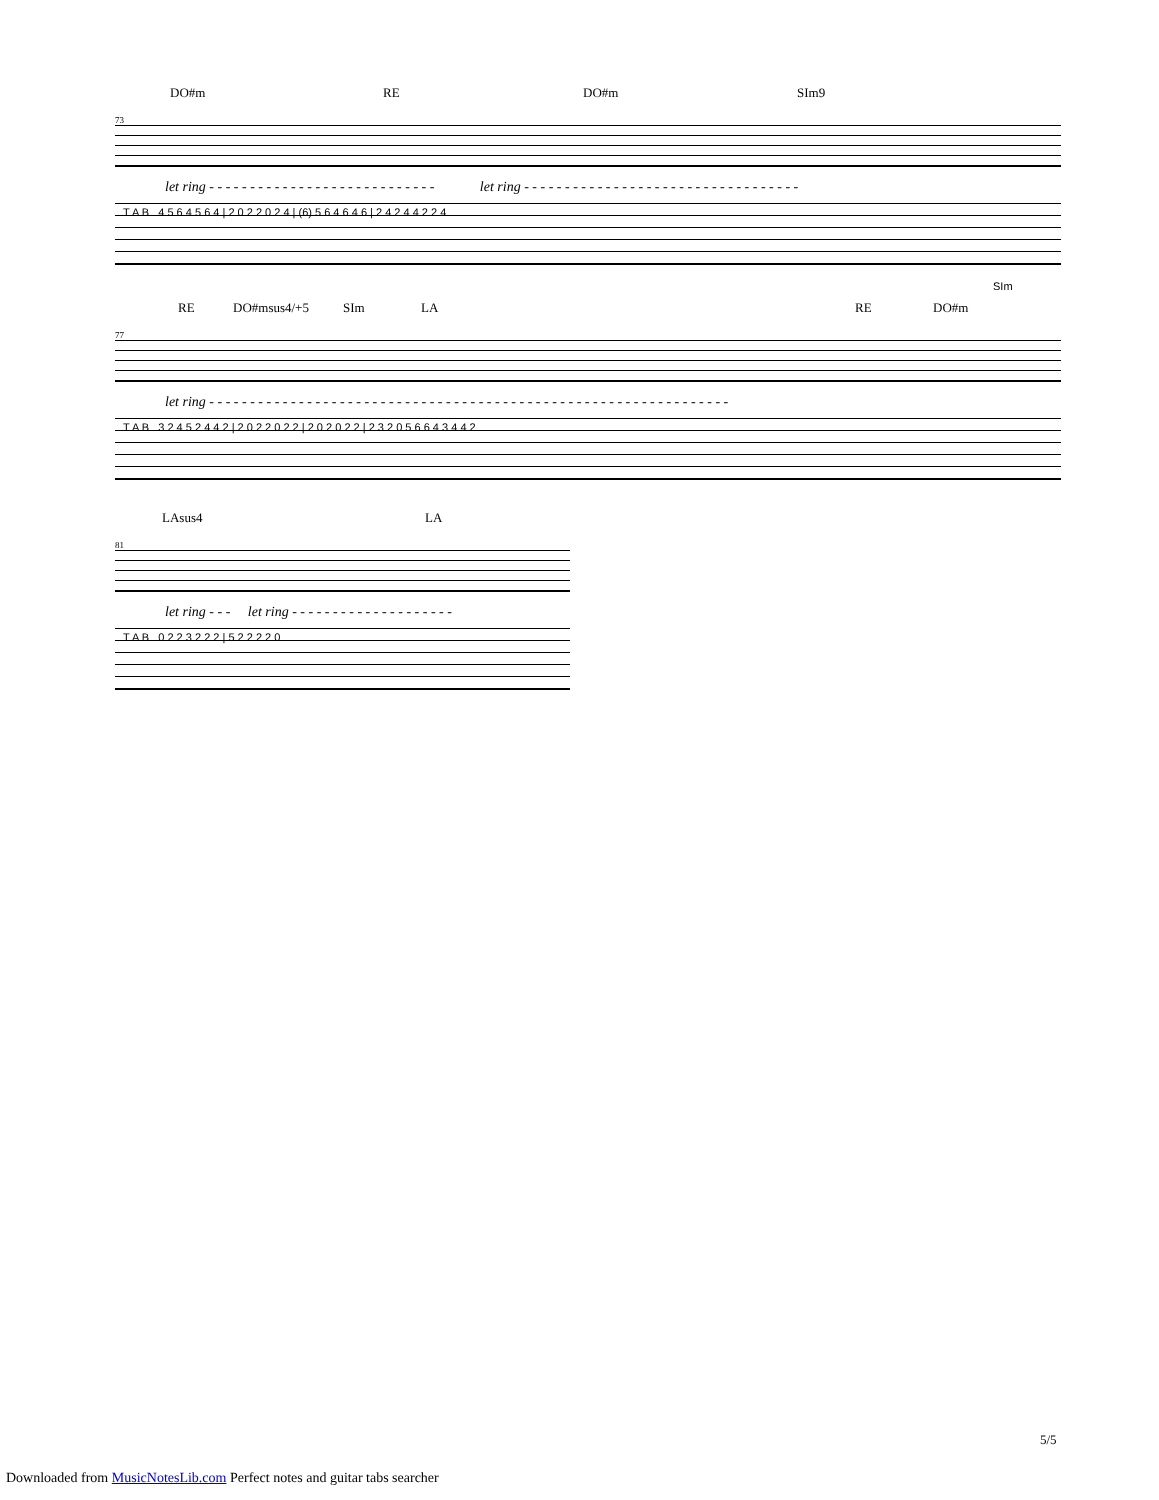DO#m RE DO#m SIm9
73
let ring - - - - - - - - - - - - - - - - - - - - - - - - - - - - let ring - - - - - - - - - - - - - - - - - - - - - - - - - - - - - - - - - -
T A B 4 5 6 4 5 6 4 | 2 0 2 2 0 2 4 | (6) 5 6 4 6 4 6 | 2 4 2 4 4 2 2 4
RE DO#msus4/+5 SIm LA RE DO#m
SIm
77
let ring - - - - - - - - - - - - - - - - - - - - - - - - - - - - - - - - - - - - - - - - - - - - - - - - - - - - - - - - - - - - - - - -
T A B 3 2 4 5 2 4 4 2 | 2 0 2 2 0 2 2 | 2 0 2 0 2 2 | 2 3 2 0 5 6 6 4 3 4 4 2
LAsus4 LA
81
let ring - - - let ring - - - - - - - - - - - - - - - - - - - -
T A B 0 2 2 3 2 2 2 | 5 2 2 2 2 0
5/5
Downloaded from MusicNotesLib.com Perfect notes and guitar tabs searcher